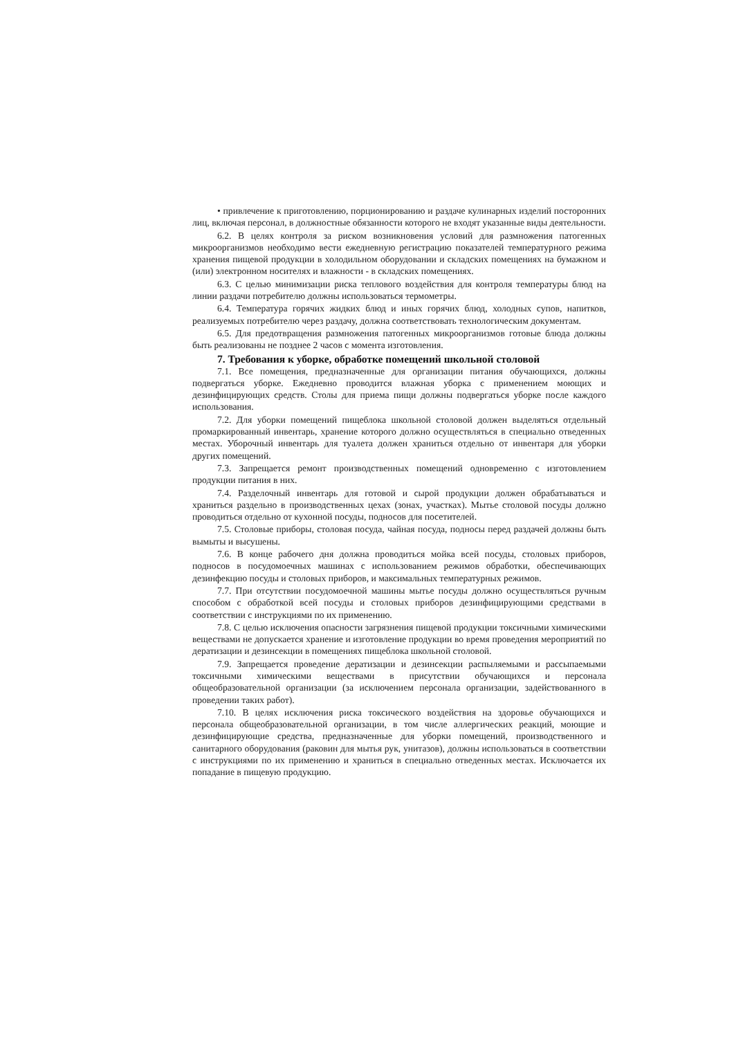• привлечение к приготовлению, порционированию и раздаче кулинарных изделий посторонних лиц, включая персонал, в должностные обязанности которого не входят указанные виды деятельности.
6.2. В целях контроля за риском возникновения условий для размножения патогенных микроорганизмов необходимо вести ежедневную регистрацию показателей температурного режима хранения пищевой продукции в холодильном оборудовании и складских помещениях на бумажном и (или) электронном носителях и влажности - в складских помещениях.
6.3. С целью минимизации риска теплового воздействия для контроля температуры блюд на линии раздачи потребителю должны использоваться термометры.
6.4. Температура горячих жидких блюд и иных горячих блюд, холодных супов, напитков, реализуемых потребителю через раздачу, должна соответствовать технологическим документам.
6.5. Для предотвращения размножения патогенных микроорганизмов готовые блюда должны быть реализованы не позднее 2 часов с момента изготовления.
7. Требования к уборке, обработке помещений школьной столовой
7.1. Все помещения, предназначенные для организации питания обучающихся, должны подвергаться уборке. Ежедневно проводится влажная уборка с применением моющих и дезинфицирующих средств. Столы для приема пищи должны подвергаться уборке после каждого использования.
7.2. Для уборки помещений пищеблока школьной столовой должен выделяться отдельный промаркированный инвентарь, хранение которого должно осуществляться в специально отведенных местах. Уборочный инвентарь для туалета должен храниться отдельно от инвентаря для уборки других помещений.
7.3. Запрещается ремонт производственных помещений одновременно с изготовлением продукции питания в них.
7.4. Разделочный инвентарь для готовой и сырой продукции должен обрабатываться и храниться раздельно в производственных цехах (зонах, участках). Мытье столовой посуды должно проводиться отдельно от кухонной посуды, подносов для посетителей.
7.5. Столовые приборы, столовая посуда, чайная посуда, подносы перед раздачей должны быть вымыты и высушены.
7.6. В конце рабочего дня должна проводиться мойка всей посуды, столовых приборов, подносов в посудомоечных машинах с использованием режимов обработки, обеспечивающих дезинфекцию посуды и столовых приборов, и максимальных температурных режимов.
7.7. При отсутствии посудомоечной машины мытье посуды должно осуществляться ручным способом с обработкой всей посуды и столовых приборов дезинфицирующими средствами в соответствии с инструкциями по их применению.
7.8. С целью исключения опасности загрязнения пищевой продукции токсичными химическими веществами не допускается хранение и изготовление продукции во время проведения мероприятий по дератизации и дезинсекции в помещениях пищеблока школьной столовой.
7.9. Запрещается проведение дератизации и дезинсекции распыляемыми и рассыпаемыми токсичными химическими веществами в присутствии обучающихся и персонала общеобразовательной организации (за исключением персонала организации, задействованного в проведении таких работ).
7.10. В целях исключения риска токсического воздействия на здоровье обучающихся и персонала общеобразовательной организации, в том числе аллергических реакций, моющие и дезинфицирующие средства, предназначенные для уборки помещений, производственного и санитарного оборудования (раковин для мытья рук, унитазов), должны использоваться в соответствии с инструкциями по их применению и храниться в специально отведенных местах. Исключается их попадание в пищевую продукцию.